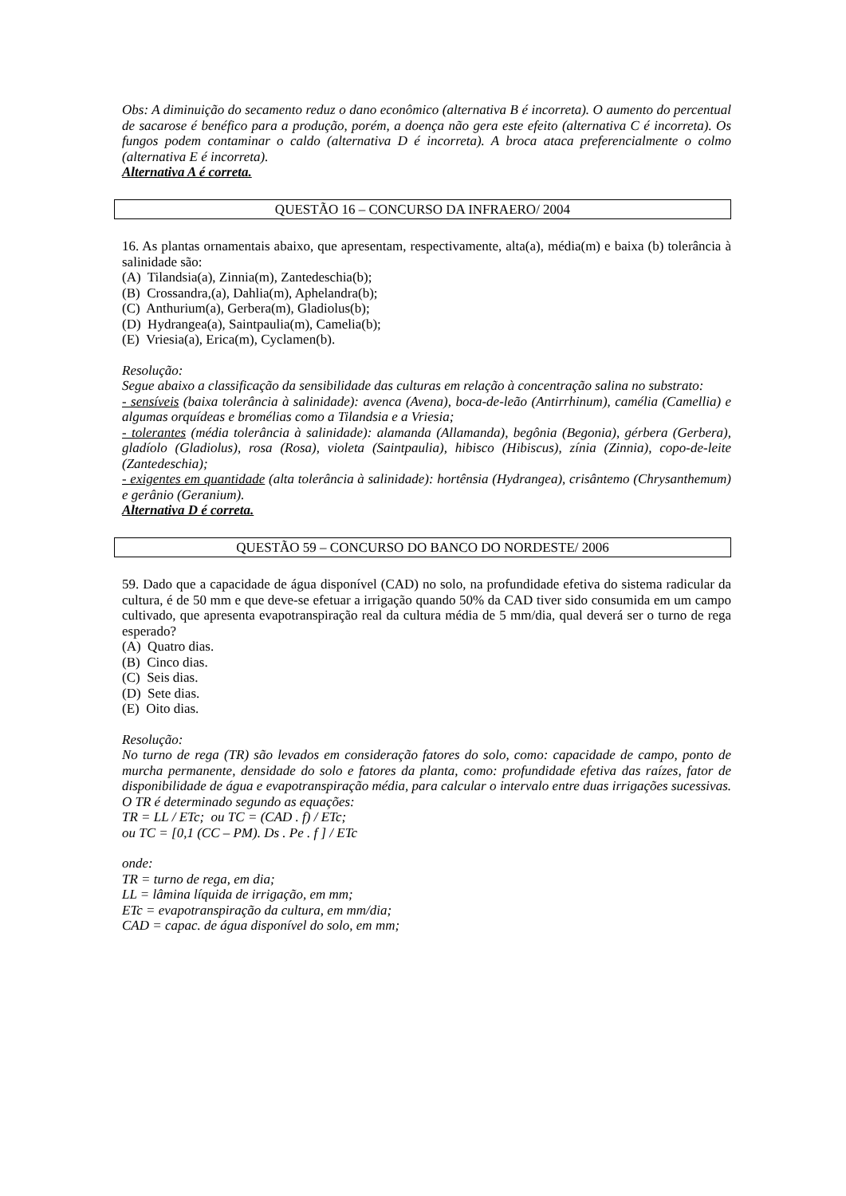Obs: A diminuição do secamento reduz o dano econômico (alternativa B é incorreta). O aumento do percentual de sacarose é benéfico para a produção, porém, a doença não gera este efeito (alternativa C é incorreta). Os fungos podem contaminar o caldo (alternativa D é incorreta). A broca ataca preferencialmente o colmo (alternativa E é incorreta).
Alternativa A é correta.
QUESTÃO 16 – CONCURSO DA INFRAERO/ 2004
16. As plantas ornamentais abaixo, que apresentam, respectivamente, alta(a), média(m) e baixa (b) tolerância à salinidade são:
(A) Tilandsia(a), Zinnia(m), Zantedeschia(b);
(B) Crossandra,(a), Dahlia(m), Aphelandra(b);
(C) Anthurium(a), Gerbera(m), Gladiolus(b);
(D) Hydrangea(a), Saintpaulia(m), Camelia(b);
(E) Vriesia(a), Erica(m), Cyclamen(b).
Resolução:
Segue abaixo a classificação da sensibilidade das culturas em relação à concentração salina no substrato:
- sensíveis (baixa tolerância à salinidade): avenca (Avena), boca-de-leão (Antirrhinum), camélia (Camellia) e algumas orquídeas e bromélias como a Tilandsia e a Vriesia;
- tolerantes (média tolerância à salinidade): alamanda (Allamanda), begônia (Begonia), gérbera (Gerbera), gladíolo (Gladiolus), rosa (Rosa), violeta (Saintpaulia), hibisco (Hibiscus), zínia (Zinnia), copo-de-leite (Zantedeschia);
- exigentes em quantidade (alta tolerância à salinidade): hortênsia (Hydrangea), crisântemo (Chrysanthemum) e gerânio (Geranium).
Alternativa D é correta.
QUESTÃO 59 – CONCURSO DO BANCO DO NORDESTE/ 2006
59. Dado que a capacidade de água disponível (CAD) no solo, na profundidade efetiva do sistema radicular da cultura, é de 50 mm e que deve-se efetuar a irrigação quando 50% da CAD tiver sido consumida em um campo cultivado, que apresenta evapotranspiração real da cultura média de 5 mm/dia, qual deverá ser o turno de rega esperado?
(A) Quatro dias.
(B) Cinco dias.
(C) Seis dias.
(D) Sete dias.
(E) Oito dias.
Resolução:
No turno de rega (TR) são levados em consideração fatores do solo, como: capacidade de campo, ponto de murcha permanente, densidade do solo e fatores da planta, como: profundidade efetiva das raízes, fator de disponibilidade de água e evapotranspiração média, para calcular o intervalo entre duas irrigações sucessivas. O TR é determinado segundo as equações:
TR = LL / ETc; ou TC = (CAD . f) / ETc;
ou TC = [0,1 (CC – PM). Ds . Pe . f ] / ETc
onde:
TR = turno de rega, em dia;
LL = lâmina líquida de irrigação, em mm;
ETc = evapotranspiração da cultura, em mm/dia;
CAD = capac. de água disponível do solo, em mm;